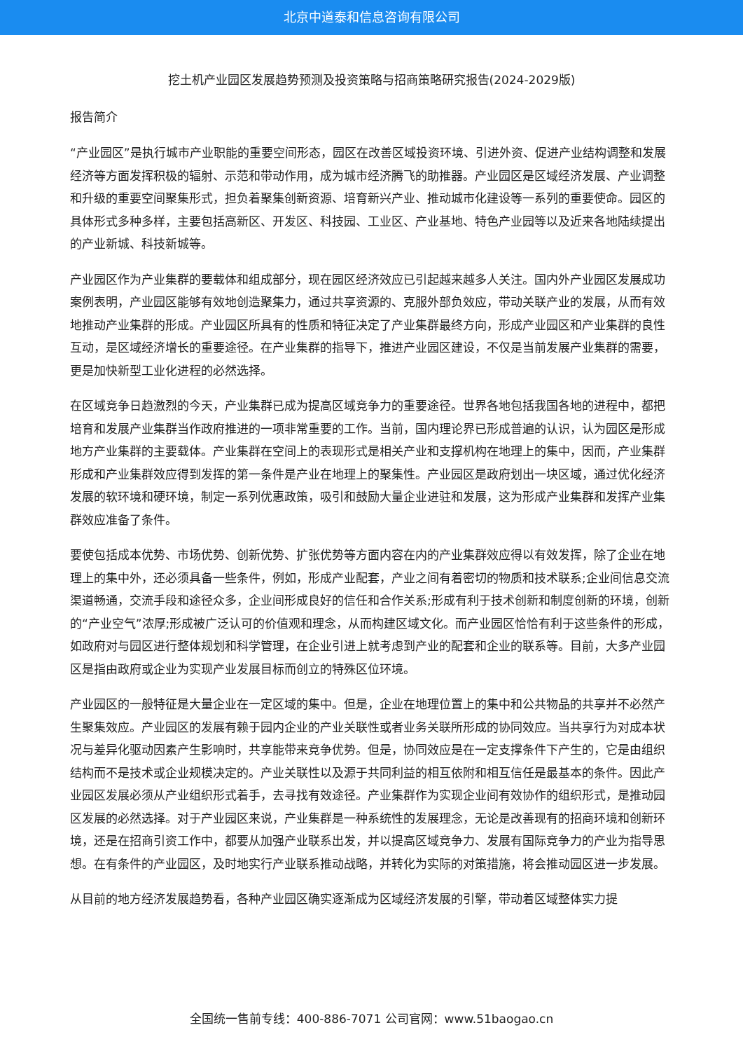北京中道泰和信息咨询有限公司
挖土机产业园区发展趋势预测及投资策略与招商策略研究报告(2024-2029版)
报告简介
“产业园区”是执行城市产业职能的重要空间形态，园区在改善区域投资环境、引进外资、促进产业结构调整和发展经济等方面发挥积极的辐射、示范和带动作用，成为城市经济腾飞的助推器。产业园区是区域经济发展、产业调整和升级的重要空间聚集形式，担负着聚集创新资源、培育新兴产业、推动城市化建设等一系列的重要使命。园区的具体形式多种多样，主要包括高新区、开发区、科技园、工业区、产业基地、特色产业园等以及近来各地陆续提出的产业新城、科技新城等。
产业园区作为产业集群的要载体和组成部分，现在园区经济效应已引起越来越多人关注。国内外产业园区发展成功案例表明，产业园区能够有效地创造聚集力，通过共享资源的、克服外部负效应，带动关联产业的发展，从而有效地推动产业集群的形成。产业园区所具有的性质和特征决定了产业集群最终方向，形成产业园区和产业集群的良性互动，是区域经济增长的重要途径。在产业集群的指导下，推进产业园区建设，不仅是当前发展产业集群的需要，更是加快新型工业化进程的必然选择。
在区域竞争日趋激烈的今天，产业集群已成为提高区域竞争力的重要途径。世界各地包括我国各地的进程中，都把培育和发展产业集群当作政府推进的一项非常重要的工作。当前，国内理论界已形成普遍的认识，认为园区是形成地方产业集群的主要载体。产业集群在空间上的表现形式是相关产业和支撑机构在地理上的集中，因而，产业集群形成和产业集群效应得到发挥的第一条件是产业在地理上的聚集性。产业园区是政府划出一块区域，通过优化经济发展的软环境和硬环境，制定一系列优惠政策，吸引和鼓励大量企业进驻和发展，这为形成产业集群和发挥产业集群效应准备了条件。
要使包括成本优势、市场优势、创新优势、扩张优势等方面内容在内的产业集群效应得以有效发挥，除了企业在地理上的集中外，还必须具备一些条件，例如，形成产业配套，产业之间有着密切的物质和技术联系;企业间信息交流渠道畅通，交流手段和途径众多，企业间形成良好的信任和合作关系;形成有利于技术创新和制度创新的环境，创新的“产业空气”浓厚;形成被广泛认可的价值观和理念，从而构建区域文化。而产业园区恰恰有利于这些条件的形成，如政府对与园区进行整体规划和科学管理，在企业引进上就考虑到产业的配套和企业的联系等。目前，大多产业园区是指由政府或企业为实现产业发展目标而创立的特殊区位环境。
产业园区的一般特征是大量企业在一定区域的集中。但是，企业在地理位置上的集中和公共物品的共享并不必然产生聚集效应。产业园区的发展有赖于园内企业的产业关联性或者业务关联所形成的协同效应。当共享行为对成本状况与差异化驱动因素产生影响时，共享能带来竞争优势。但是，协同效应是在一定支撑条件下产生的，它是由组织结构而不是技术或企业规模决定的。产业关联性以及源于共同利益的相互依附和相互信任是最基本的条件。因此产业园区发展必须从产业组织形式着手，去寻找有效途径。产业集群作为实现企业间有效协作的组织形式，是推动园区发展的必然选择。对于产业园区来说，产业集群是一种系统性的发展理念，无论是改善现有的招商环境和创新环境，还是在招商引资工作中，都要从加强产业联系出发，并以提高区域竞争力、发展有国际竞争力的产业为指导思想。在有条件的产业园区，及时地实行产业联系推动战略，并转化为实际的对策措施，将会推动园区进一步发展。
从目前的地方经济发展趋势看，各种产业园区确实逐渐成为区域经济发展的引擎，带动着区域整体实力提
全国统一售前专线：400-886-7071 公司官网：www.51baogao.cn